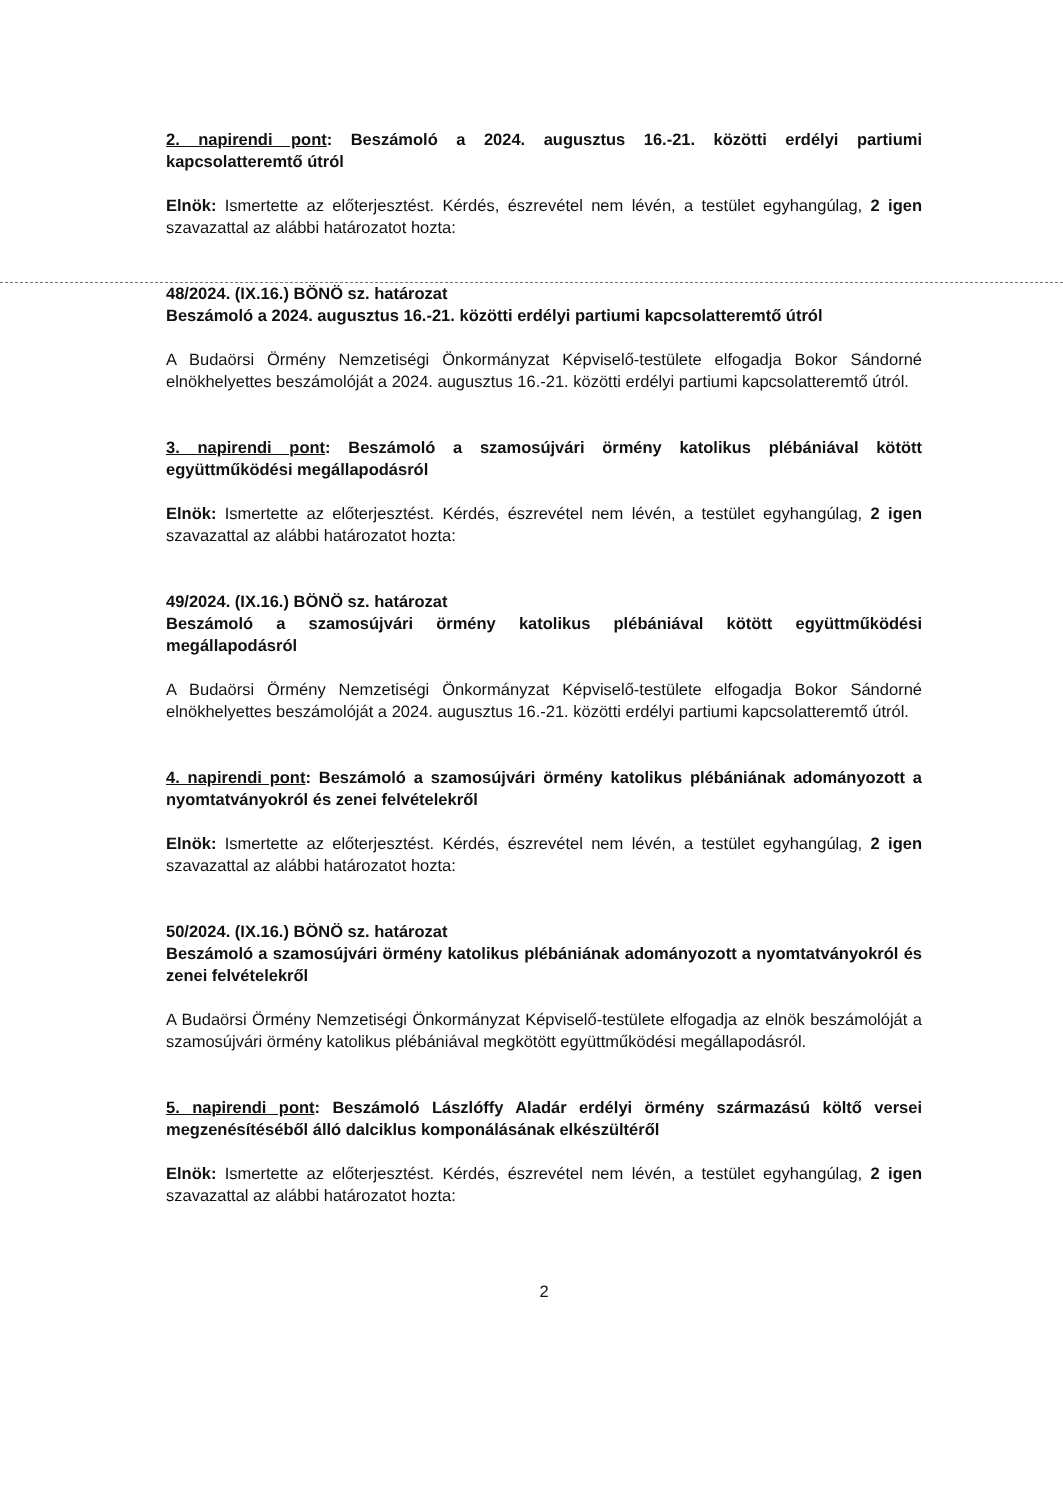2. napirendi pont: Beszámoló a 2024. augusztus 16.-21. közötti erdélyi partiumi kapcsolatteremtő útról
Elnök: Ismertette az előterjesztést. Kérdés, észrevétel nem lévén, a testület egyhangúlag, 2 igen szavazattal az alábbi határozatot hozta:
48/2024. (IX.16.) BÖNÖ sz. határozat
Beszámoló a 2024. augusztus 16.-21. közötti erdélyi partiumi kapcsolatteremtő útról
A Budaörsi Örmény Nemzetiségi Önkormányzat Képviselő-testülete elfogadja Bokor Sándorné elnökhelyettes beszámolóját a 2024. augusztus 16.-21. közötti erdélyi partiumi kapcsolatteremtő útról.
3. napirendi pont: Beszámoló a szamosújvári örmény katolikus plébániával kötött együttműködési megállapodásról
Elnök: Ismertette az előterjesztést. Kérdés, észrevétel nem lévén, a testület egyhangúlag, 2 igen szavazattal az alábbi határozatot hozta:
49/2024. (IX.16.) BÖNÖ sz. határozat
Beszámoló a szamosújvári örmény katolikus plébániával kötött együttműködési megállapodásról
A Budaörsi Örmény Nemzetiségi Önkormányzat Képviselő-testülete elfogadja Bokor Sándorné elnökhelyettes beszámolóját a 2024. augusztus 16.-21. közötti erdélyi partiumi kapcsolatteremtő útról.
4. napirendi pont: Beszámoló a szamosújvári örmény katolikus plébániának adományozott a nyomtatványokról és zenei felvételekről
Elnök: Ismertette az előterjesztést. Kérdés, észrevétel nem lévén, a testület egyhangúlag, 2 igen szavazattal az alábbi határozatot hozta:
50/2024. (IX.16.) BÖNÖ sz. határozat
Beszámoló a szamosújvári örmény katolikus plébániának adományozott a nyomtatványokról és zenei felvételekről
A Budaörsi Örmény Nemzetiségi Önkormányzat Képviselő-testülete elfogadja az elnök beszámolóját a szamosújvári örmény katolikus plébániával megkötött együttműködési megállapodásról.
5. napirendi pont: Beszámoló Lászlóffy Aladár erdélyi örmény származású költő versei megzenésítéséből álló dalciklus komponálásának elkészültéről
Elnök: Ismertette az előterjesztést. Kérdés, észrevétel nem lévén, a testület egyhangúlag, 2 igen szavazattal az alábbi határozatot hozta:
2